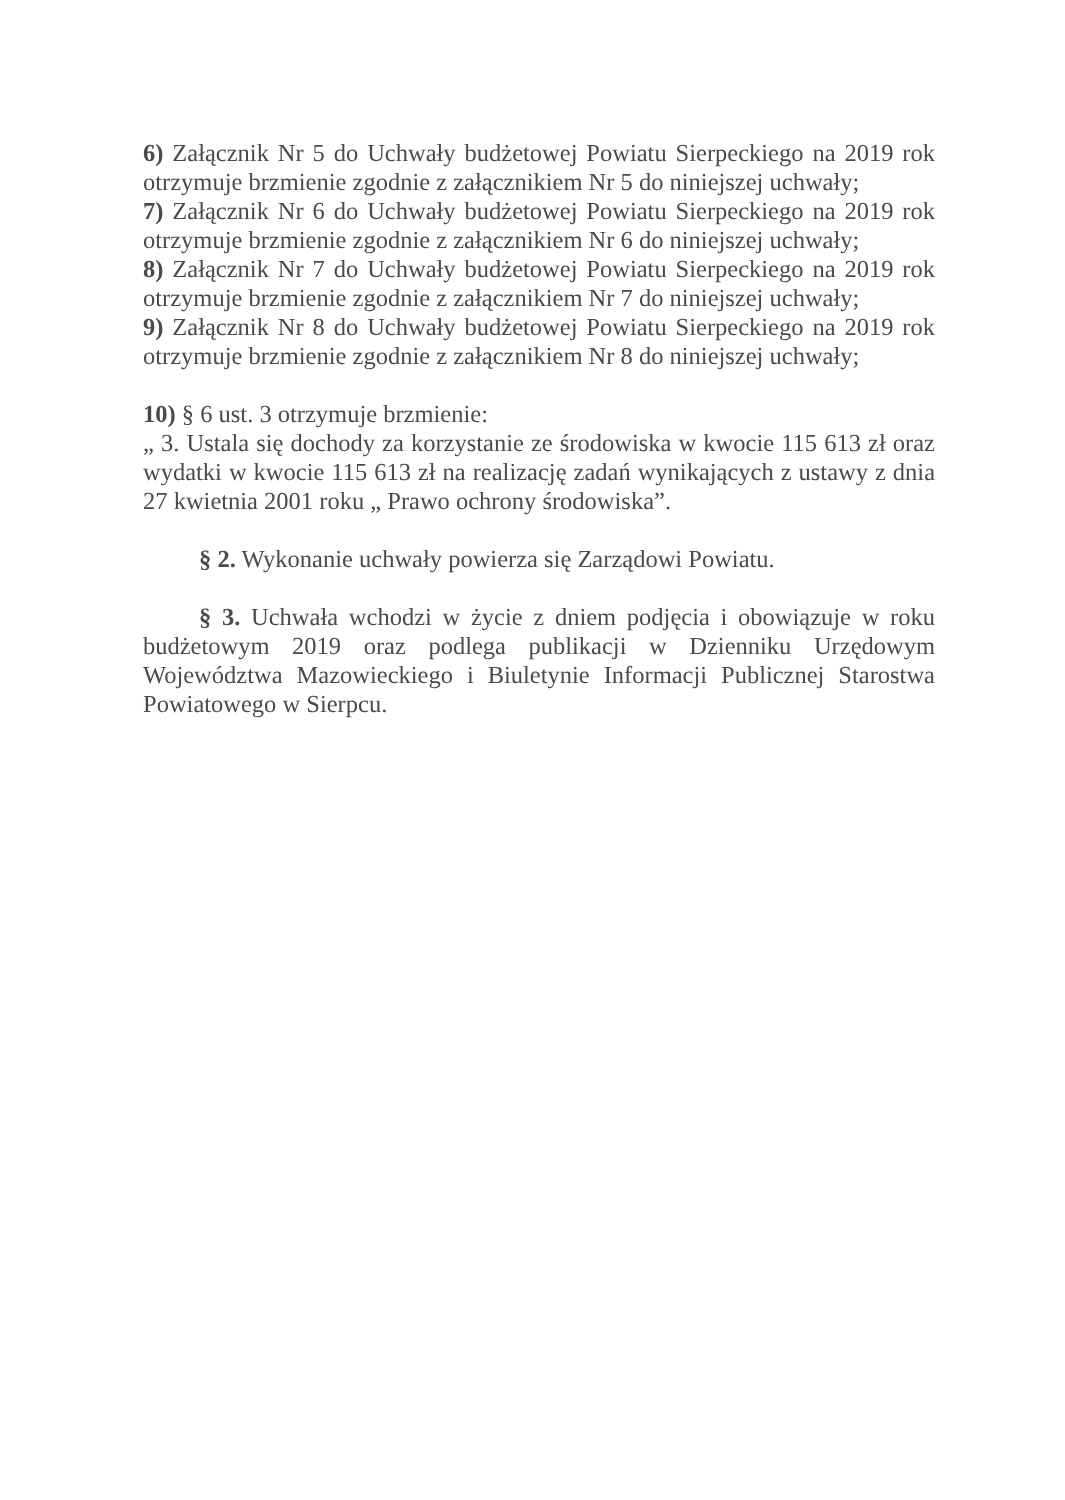6) Załącznik Nr 5 do Uchwały budżetowej Powiatu Sierpeckiego na 2019 rok otrzymuje brzmienie zgodnie z załącznikiem Nr 5 do niniejszej uchwały;
7) Załącznik Nr 6 do Uchwały budżetowej Powiatu Sierpeckiego na 2019 rok otrzymuje brzmienie zgodnie z załącznikiem Nr 6 do niniejszej uchwały;
8) Załącznik Nr 7 do Uchwały budżetowej Powiatu Sierpeckiego na 2019 rok otrzymuje brzmienie zgodnie z załącznikiem Nr 7 do niniejszej uchwały;
9) Załącznik Nr 8 do Uchwały budżetowej Powiatu Sierpeckiego na 2019 rok otrzymuje brzmienie zgodnie z załącznikiem Nr 8 do niniejszej uchwały;
10) § 6 ust. 3 otrzymuje brzmienie:
„ 3. Ustala się dochody za korzystanie ze środowiska w kwocie 115 613 zł oraz wydatki w kwocie 115 613 zł na realizację zadań wynikających z ustawy z dnia 27 kwietnia 2001 roku „ Prawo ochrony środowiska”.
§ 2. Wykonanie uchwały powierza się Zarządowi Powiatu.
§ 3. Uchwała wchodzi w życie z dniem podjęcia i obowiązuje w roku budżetowym 2019 oraz podlega publikacji w Dzienniku Urzędowym Województwa Mazowieckiego i Biuletynie Informacji Publicznej Starostwa Powiatowego w Sierpcu.